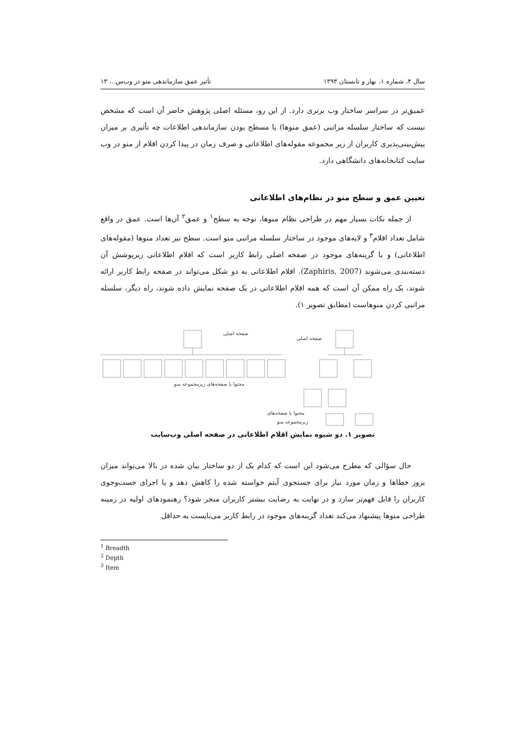سال ۴، شماره ۱، بهار و تابستان ۱۳۹۳ تأثیر عمق سازماندهی منو در وب‌س... ۱۳
عمیق‌تر در سراسر ساختار وب برتری دارد. از این رو، مسئله اصلی پژوهش حاضر آن است که مشخص نیست که ساختار سلسله مراتبی (عمق منوها) یا مسطح بودن سازماندهی اطلاعات چه تأثیری بر میزان پیش‌بینی‌پذیری کاربران از زیر مجموعه مقوله‌های اطلاعاتی و صرف زمان در پیدا کردن اقلام از منو در وب سایت کتابخانه‌های دانشگاهی دارد.
تعیین عمق و سطح منو در نظام‌های اطلاعاتی
از جمله نکات بسیار مهم در طراحی نظام منوها، توجه به سطح<sup>۱</sup> و عمق<sup>۲</sup> آن‌ها است. عمق در واقع شامل تعداد اقلام<sup>۳</sup> و لایه‌های موجود در ساختار سلسله مراتبی منو است. سطح نیز تعداد منوها (مقوله‌های اطلاعاتی) و یا گزینه‌های موجود در صفحه اصلی رابط کاربر است که اقلام اطلاعاتی زیرپوشش آن دسته‌بندی می‌شوند (Zaphiris, 2007). اقلام اطلاعاتی به دو شکل می‌تواند در صفحه رابط کاربر ارائه شوند، یک راه ممکن آن است که همه اقلام اطلاعاتی در یک صفحه نمایش داده شوند، راه دیگر، سلسله مراتبی کردن منوهاست (مطابق تصویر ۱).
صفحه اصلی
صفحه اصلی
محتوا یا صفحه‌های زیرمجموعه منو
محتوا یا صفحه‌های
زیرمجموعه منو
تصویر ۱. دو شیوه نمایش اقلام اطلاعاتی در صفحه اصلی وب‌سایت
حال سؤالی که مطرح می‌شود این است که کدام یک از دو ساختار بیان شده در بالا می‌تواند میزان بروز خطاها و زمان مورد نیاز برای جستجوی آیتم خواسته شده را کاهش دهد و یا اجرای جست‌وجوی کاربران را قابل فهم‌تر سازد و در نهایت به رضایت بیشتر کاربران منجر شود؟ رهنمودهای اولیه در زمینه طراحی منوها پیشنهاد می‌کند تعداد گزینه‌های موجود در رابط کاربر می‌بایست به حداقل
<sup>1</sup> Breadth
<sup>2</sup> Depth
<sup>3</sup> Item